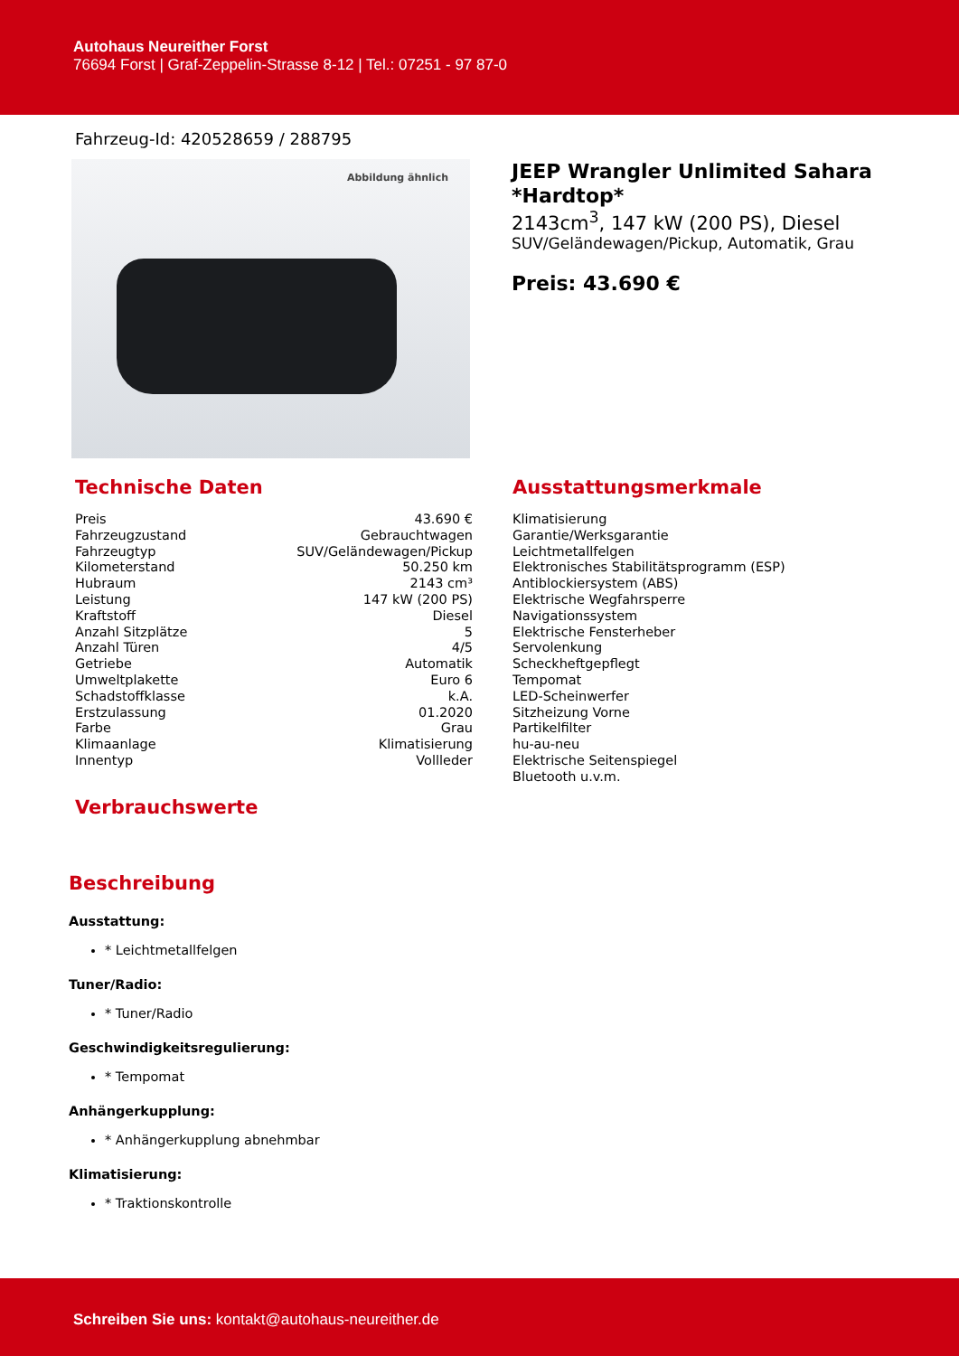Autohaus Neureither Forst
76694 Forst | Graf-Zeppelin-Strasse 8-12 | Tel.: 07251 - 97 87-0
Fahrzeug-Id: 420528659 / 288795
Abbildung ähnlich
JEEP Wrangler Unlimited Sahara *Hardtop*
2143cm<sup>3</sup>, 147 kW (200 PS), Diesel
SUV/Geländewagen/Pickup, Automatik, Grau
Preis: 43.690 €
Technische Daten
| Preis | 43.690 € |
| Fahrzeugzustand | Gebrauchtwagen |
| Fahrzeugtyp | SUV/Geländewagen/Pickup |
| Kilometerstand | 50.250 km |
| Hubraum | 2143 cm³ |
| Leistung | 147 kW (200 PS) |
| Kraftstoff | Diesel |
| Anzahl Sitzplätze | 5 |
| Anzahl Türen | 4/5 |
| Getriebe | Automatik |
| Umweltplakette | Euro 6 |
| Schadstoffklasse | k.A. |
| Erstzulassung | 01.2020 |
| Farbe | Grau |
| Klimaanlage | Klimatisierung |
| Innentyp | Vollleder |
Verbrauchswerte
Ausstattungsmerkmale
Klimatisierung
Garantie/Werksgarantie
Leichtmetallfelgen
Elektronisches Stabilitätsprogramm (ESP)
Antiblockiersystem (ABS)
Elektrische Wegfahrsperre
Navigationssystem
Elektrische Fensterheber
Servolenkung
Scheckheftgepflegt
Tempomat
LED-Scheinwerfer
Sitzheizung Vorne
Partikelfilter
hu-au-neu
Elektrische Seitenspiegel
Bluetooth u.v.m.
Beschreibung
Ausstattung:
* Leichtmetallfelgen
Tuner/Radio:
* Tuner/Radio
Geschwindigkeitsregulierung:
* Tempomat
Anhängerkupplung:
* Anhängerkupplung abnehmbar
Klimatisierung:
* Traktionskontrolle
Schreiben Sie uns: kontakt@autohaus-neureither.de